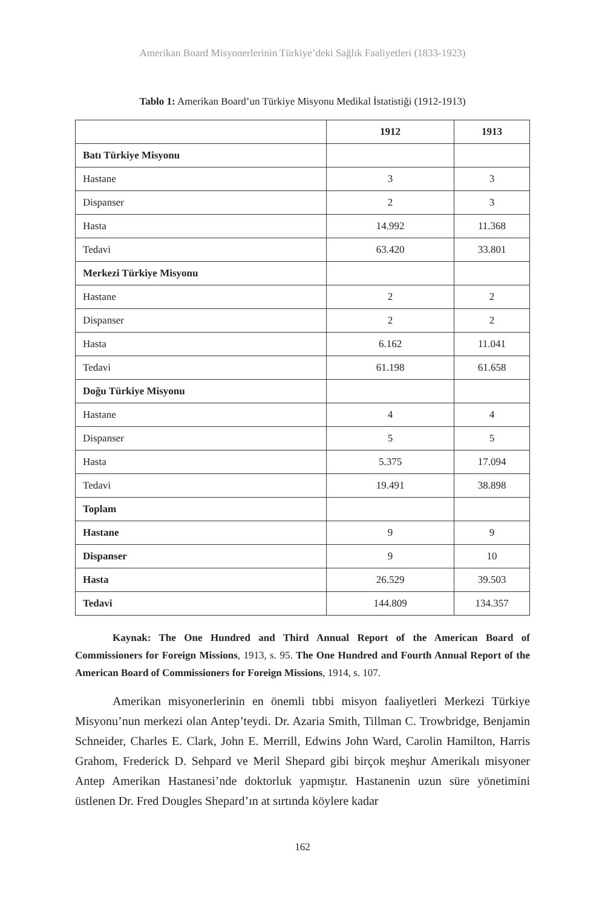Amerikan Board Misyonerlerinin Türkiye’deki Sağlık Faaliyetleri (1833-1923)
Tablo 1: Amerikan Board’un Türkiye Misyonu Medikal İstatistiği (1912-1913)
| | 1912 | 1913 |
| --- | --- | --- |
| Batı Türkiye Misyonu | | |
| Hastane | 3 | 3 |
| Dispanser | 2 | 3 |
| Hasta | 14.992 | 11.368 |
| Tedavi | 63.420 | 33.801 |
| Merkezi Türkiye Misyonu | | |
| Hastane | 2 | 2 |
| Dispanser | 2 | 2 |
| Hasta | 6.162 | 11.041 |
| Tedavi | 61.198 | 61.658 |
| Doğu Türkiye Misyonu | | |
| Hastane | 4 | 4 |
| Dispanser | 5 | 5 |
| Hasta | 5.375 | 17.094 |
| Tedavi | 19.491 | 38.898 |
| Toplam | | |
| Hastane | 9 | 9 |
| Dispanser | 9 | 10 |
| Hasta | 26.529 | 39.503 |
| Tedavi | 144.809 | 134.357 |
Kaynak: The One Hundred and Third Annual Report of the American Board of Commissioners for Foreign Missions, 1913, s. 95. The One Hundred and Fourth Annual Report of the American Board of Commissioners for Foreign Missions, 1914, s. 107.
Amerikan misyonerlerinin en önemli tıbbi misyon faaliyetleri Merkezi Türkiye Misyonu’nun merkezi olan Antep’teydi. Dr. Azaria Smith, Tillman C. Trowbridge, Benjamin Schneider, Charles E. Clark, John E. Merrill, Edwins John Ward, Carolin Hamilton, Harris Grahom, Frederick D. Sehpard ve Meril Shepard gibi birçok meşhur Amerikalı misyoner Antep Amerikan Hastanesi’nde doktorluk yapmıştır. Hastanenin uzun süre yönetimini üstlenen Dr. Fred Dougles Shepard’ın at sırtında köylere kadar
162